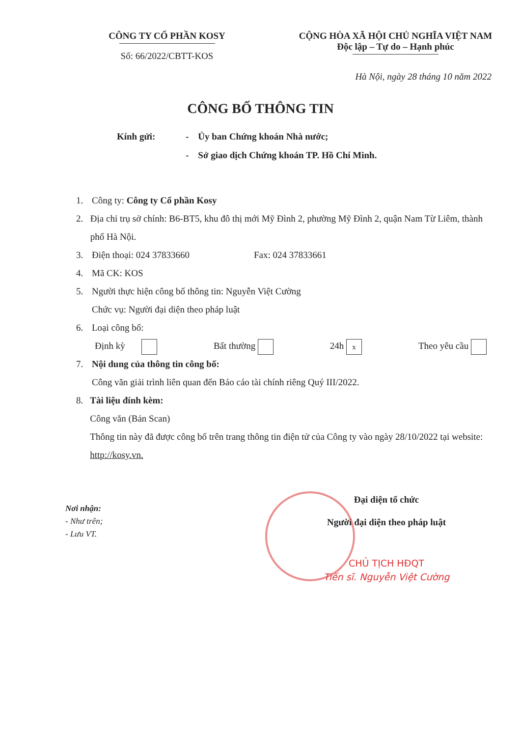CÔNG TY CỔ PHẦN KOSY
Số: 66/2022/CBTT-KOS
CỘNG HÒA XÃ HỘI CHỦ NGHĨA VIỆT NAM
Độc lập – Tự do – Hạnh phúc
Hà Nội, ngày 28 tháng 10 năm 2022
CÔNG BỐ THÔNG TIN
Kính gửi: - Ủy ban Chứng khoán Nhà nước;
- Sở giao dịch Chứng khoán TP. Hồ Chí Minh.
1. Công ty: Công ty Cổ phần Kosy
2. Địa chỉ trụ sở chính: B6-BT5, khu đô thị mới Mỹ Đình 2, phường Mỹ Đình 2, quận Nam Từ Liêm, thành phố Hà Nội.
3. Điện thoại: 024 37833660 Fax: 024 37833661
4. Mã CK: KOS
5. Người thực hiện công bố thông tin: Nguyễn Việt Cường
Chức vụ: Người đại diện theo pháp luật
6. Loại công bố:
Định kỳ Bất thường 24h x Theo yêu cầu
7. Nội dung của thông tin công bố:
Công văn giải trình liên quan đến Báo cáo tài chính riêng Quý III/2022.
8. Tài liệu đính kèm:
Công văn (Bản Scan)
Thông tin này đã được công bố trên trang thông tin điện tử của Công ty vào ngày 28/10/2022 tại website: http://kosy.vn.
Nơi nhận:
- Như trên;
- Lưu VT.
Đại diện tổ chức
Người đại diện theo pháp luật
CHỦ TỊCH HĐQT
Tiến sĩ. Nguyễn Việt Cường